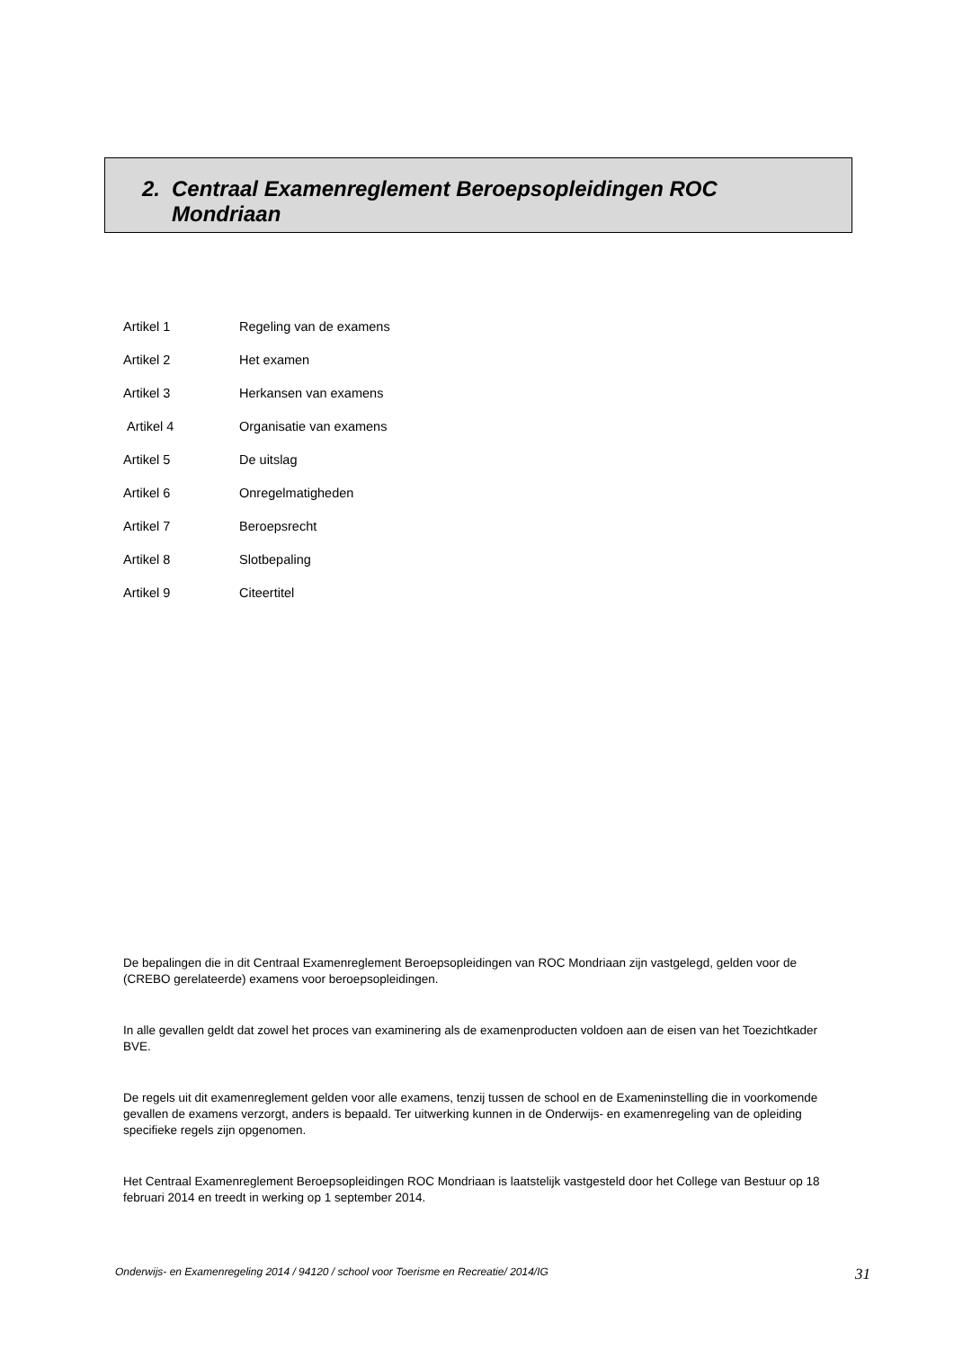2. Centraal Examenreglement Beroepsopleidingen ROC
Mondriaan
| Artikel 1 | Regeling van de examens |
| Artikel 2 | Het examen |
| Artikel 3 | Herkansen van examens |
| Artikel 4 | Organisatie van examens |
| Artikel 5 | De uitslag |
| Artikel 6 | Onregelmatigheden |
| Artikel 7 | Beroepsrecht |
| Artikel 8 | Slotbepaling |
| Artikel 9 | Citeertitel |
De bepalingen die in dit Centraal Examenreglement Beroepsopleidingen van ROC Mondriaan zijn vastgelegd, gelden voor de (CREBO gerelateerde) examens voor beroepsopleidingen.
In alle gevallen geldt dat zowel het proces van examinering als de examenproducten voldoen aan de eisen van het Toezichtkader BVE.
De regels uit dit examenreglement gelden voor alle examens, tenzij tussen de school en de Exameninstelling die in voorkomende gevallen de examens verzorgt, anders is bepaald. Ter uitwerking kunnen in de Onderwijs- en examenregeling van de opleiding specifieke regels zijn opgenomen.
Het Centraal Examenreglement Beroepsopleidingen ROC Mondriaan is laatstelijk vastgesteld door het College van Bestuur op 18 februari 2014 en treedt in werking op 1 september 2014.
Onderwijs- en Examenregeling 2014 / 94120 / school voor Toerisme en Recreatie/ 2014/IG 31